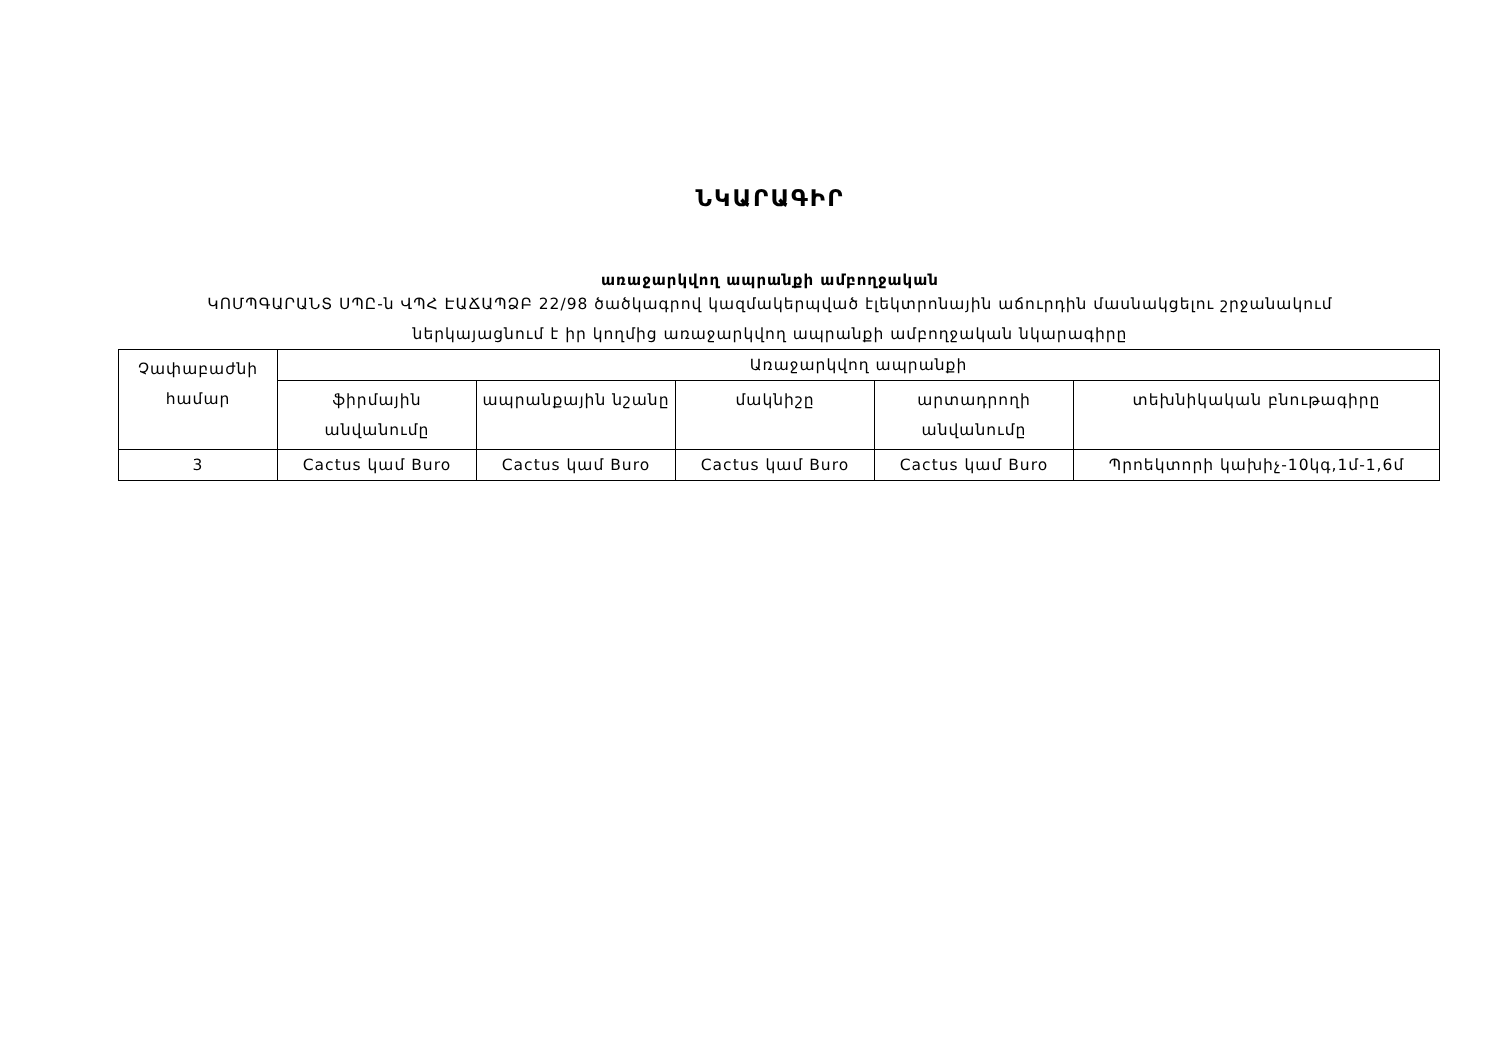ՆԿԱՐԱԳԻՐ
առաջարկվող ապրանքի ամբողջական
ԿՈՄՊԳԱՐԱՆՏ ՍՊԸ-ն ՎՊՀ ԷԱՃԱՊՁԲ 22/98 ծածկագրով կազմակերպված էլեկտրոնային աճուրդին մասնակցելու շրջանակում
ներկայացնում է իր կողմից առաջարկվող ապրանքի ամբողջական նկարագիրը
| Չափաբաժնի համար | Առաջարկվող ապրանքի | | | | |
| --- | --- | --- | --- | --- | --- |
| | ֆիրմային անվանումը | ապրանքային նշանը | մակնիշը | արտադրողի անվանումը | տեխնիկական բնութագիրը |
| 3 | Cactus կամ Buro | Cactus կամ Buro | Cactus կամ Buro | Cactus կամ Buro | Պրոեկտորի կախիչ-10կգ,1մ-1,6մ |